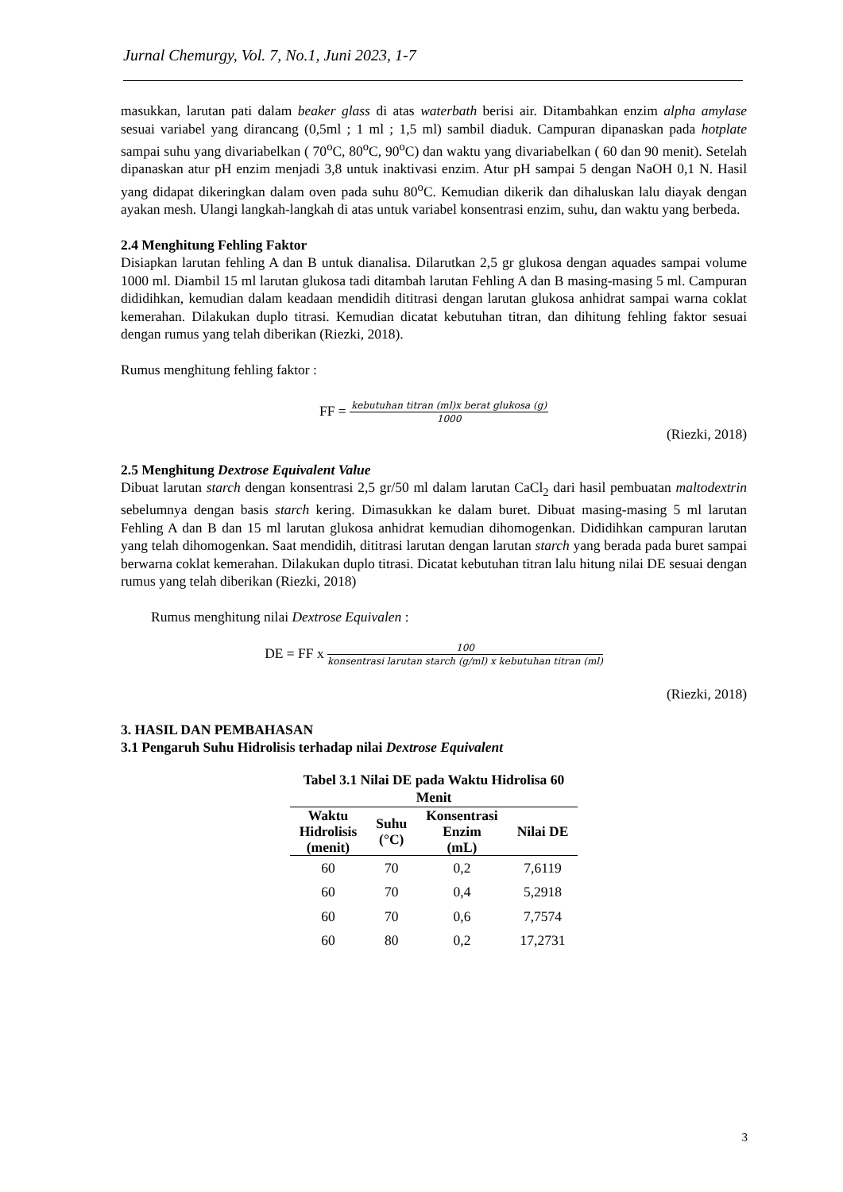Jurnal Chemurgy, Vol. 7, No.1, Juni 2023, 1-7
masukkan, larutan pati dalam beaker glass di atas waterbath berisi air. Ditambahkan enzim alpha amylase sesuai variabel yang dirancang (0,5ml ; 1 ml ; 1,5 ml) sambil diaduk. Campuran dipanaskan pada hotplate sampai suhu yang divariabelkan ( 70<sup>o</sup>C, 80<sup>o</sup>C, 90<sup>o</sup>C) dan waktu yang divariabelkan ( 60 dan 90 menit). Setelah dipanaskan atur pH enzim menjadi 3,8 untuk inaktivasi enzim. Atur pH sampai 5 dengan NaOH 0,1 N. Hasil yang didapat dikeringkan dalam oven pada suhu 80<sup>o</sup>C. Kemudian dikerik dan dihaluskan lalu diayak dengan ayakan mesh. Ulangi langkah-langkah di atas untuk variabel konsentrasi enzim, suhu, dan waktu yang berbeda.
2.4 Menghitung Fehling Faktor
Disiapkan larutan fehling A dan B untuk dianalisa. Dilarutkan 2,5 gr glukosa dengan aquades sampai volume 1000 ml. Diambil 15 ml larutan glukosa tadi ditambah larutan Fehling A dan B masing-masing 5 ml. Campuran dididihkan, kemudian dalam keadaan mendidih dititrasi dengan larutan glukosa anhidrat sampai warna coklat kemerahan. Dilakukan duplo titrasi. Kemudian dicatat kebutuhan titran, dan dihitung fehling faktor sesuai dengan rumus yang telah diberikan (Riezki, 2018).
Rumus menghitung fehling faktor :
FF =
kebutuhan titran (ml)x berat glukosa (g)
1000
(Riezki, 2018)
2.5 Menghitung Dextrose Equivalent Value
Dibuat larutan starch dengan konsentrasi 2,5 gr/50 ml dalam larutan CaCl<sub>2</sub> dari hasil pembuatan maltodextrin sebelumnya dengan basis starch kering. Dimasukkan ke dalam buret. Dibuat masing-masing 5 ml larutan Fehling A dan B dan 15 ml larutan glukosa anhidrat kemudian dihomogenkan. Dididihkan campuran larutan yang telah dihomogenkan. Saat mendidih, dititrasi larutan dengan larutan starch yang berada pada buret sampai berwarna coklat kemerahan. Dilakukan duplo titrasi. Dicatat kebutuhan titran lalu hitung nilai DE sesuai dengan rumus yang telah diberikan (Riezki, 2018)
Rumus menghitung nilai Dextrose Equivalen :
DE = FF x
100
konsentrasi larutan starch (g/ml) x kebutuhan titran (ml)
(Riezki, 2018)
3. HASIL DAN PEMBAHASAN
3.1 Pengaruh Suhu Hidrolisis terhadap nilai Dextrose Equivalent
Tabel 3.1 Nilai DE pada Waktu Hidrolisa 60 Menit
| Waktu Hidrolisis (menit) | Suhu (°C) | Konsentrasi Enzim (mL) | Nilai DE |
| --- | --- | --- | --- |
| 60 | 70 | 0,2 | 7,6119 |
| 60 | 70 | 0,4 | 5,2918 |
| 60 | 70 | 0,6 | 7,7574 |
| 60 | 80 | 0,2 | 17,2731 |
3